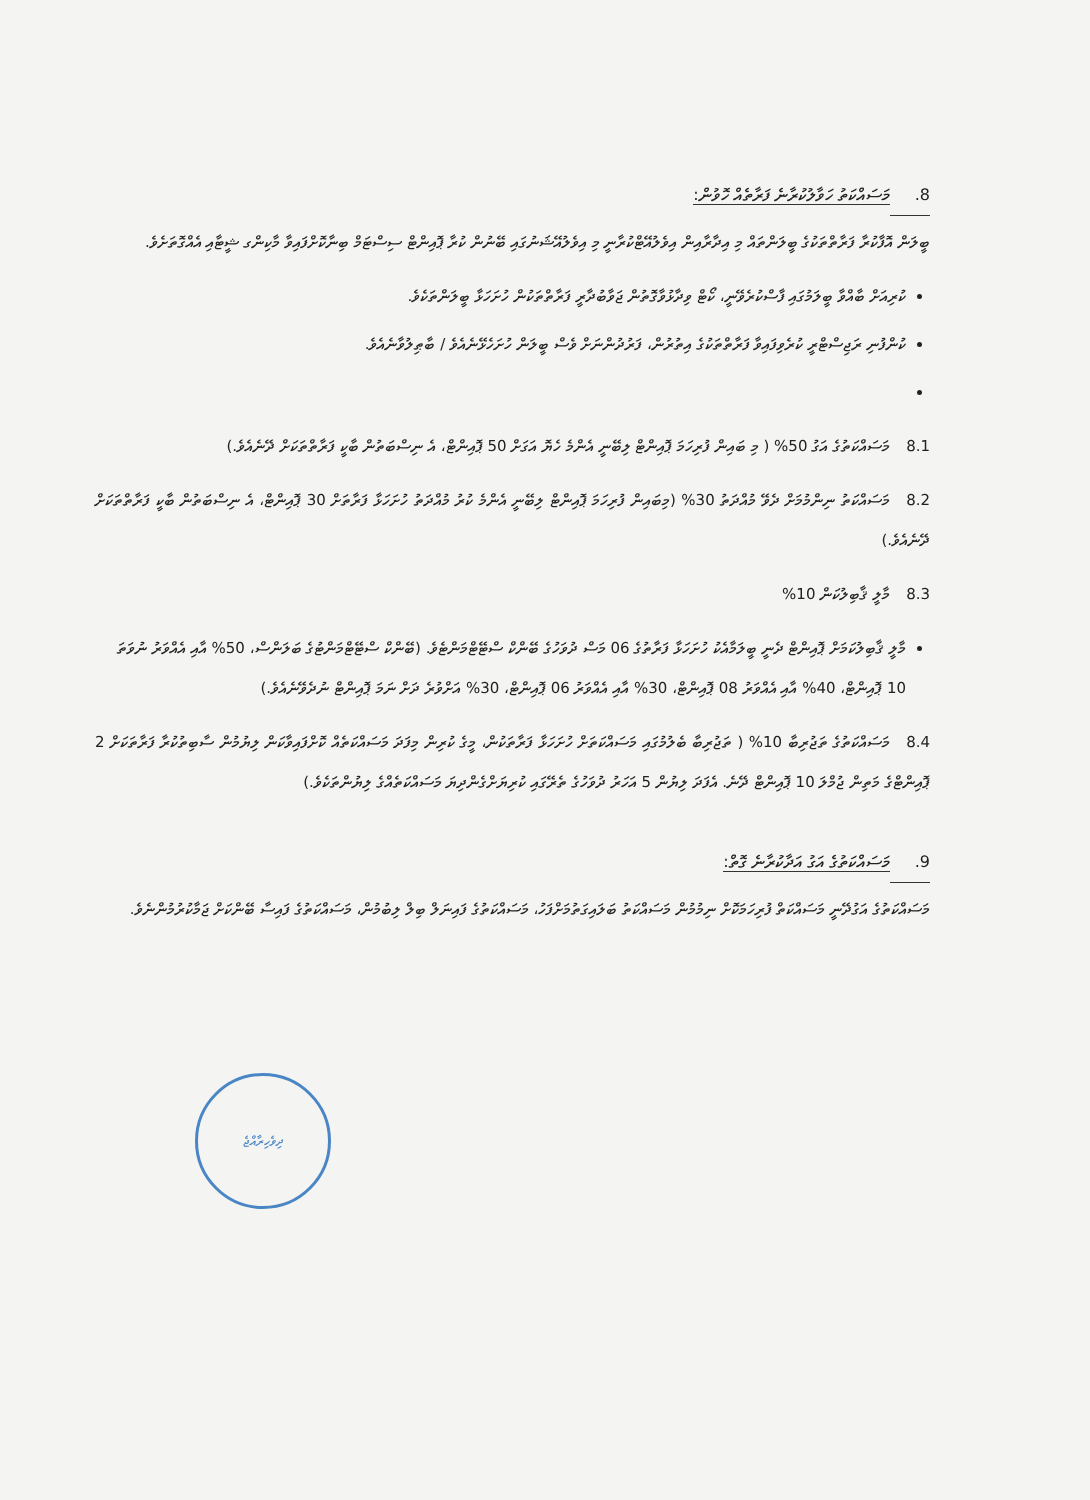8. މަސައްކަތު ހަވާލުކުރާނެ ފަރާތެއް ހޮވުން:
ބީލަން އޮފާކުރާ ފަރާތްތަކުގެ ބީލަންތައް މި އިދާރާއިން އިވެލުއޭޓްކުރާނީ މި އިވެލުއޭޝަނުގައި ބޭނުން ކުރާ ޕޮއިންޓް ސިސްޓަމް ބިނާކޮށްފައިވާ މާކިންގ ޝީޓާއި އެއްގޮތަށެވެ.
ކުރިއަށް ބާއްވާ ބީލަމުގައި ފާސްކުރެވޭނީ، ކޯޓް ވިދާޅުވާގޮތުން ޖަވާބުދާރީ ފަރާތްތަކުން ހުށަހަޅާ ބީލަންތަކެވެ.
ކުންފުނި ރަޖިސްޓްރީ ކުރެވިފައިވާ ފަރާތްތަކުގެ އިތުރުން، ފަރުދުންނަށް ވެސް ބީލަން ހުށަހެޅޭނެއެވެ / ބާޠިލުވާނެއެވެ.
8.1 މަސައްކަތުގެ އަގު 50% ( މި ބައިން ފުރިހަމަ ޕޮއިންޓް ލިބޭނީ އެންމެ ހެޔޮ އަގަށް 50 ޕޮއިންޓް، އެ ނިސްބަތުން ބާކީ ފަރާތްތަކަށް ދޭނެއެވެ.)
8.2 މަސައްކަތު ނިންމުމަށް ދެވޭ މުއްދަތު 30% (މިބައިން ފުރިހަމަ ޕޮއިންޓް ލިބޭނީ އެންމެ ކުރު މުއްދަތު ހުށަހަޅާ ފަރާތަށް 30 ޕޮއިންޓް، އެ ނިސްބަތުން ބާކީ ފަރާތްތަކަށް ދޭނެއެވެ.)
8.3 މާލީ ޤާބިލުކަން 10%
މާލީ ޤާބިލުކަމަށް ޕޮއިންޓް ދެނީ ބީލަމާއެކު ހުށަހަޅާ ފަރާތުގެ 06 މަސް ދުވަހުގެ ބޭންކް ސްޓޭޓްމަންޓެވެ. (ބޭންކް ސްޓޭޓްމަންޓުގެ ބަލަންސް، 50% އާއި އެއްވަރު ނުވަތަ 10 ޕޮއިންޓް، 40% އާއި އެއްވަރު 08 ޕޮއިންޓް، 30% އާއި އެއްވަރު 06 ޕޮއިންޓް، 30% އަށްވުރެ ދަށް ނަމަ ޕޮއިންޓް ނުދެވޭނެއެވެ.)
8.4 މަސައްކަތުގެ ތަޖުރިބާ 10% ( ތަޖުރިބާ ބެލުމުގައި މަސައްކަތަށް ހުށަހަޅާ ފަރާތަކުން، މީގެ ކުރިން މިފަދަ މަސައްކަތެއް ކޮށްފައިވާކަން ލިޔުމުން ސާބިތުކުރާ ފަރާތަކަށް 2 ޕޮއިންޓްގެ މަތިން ޖުމްލަ 10 ޕޮއިންޓް ދޭނެ. އެފަދަ ލިޔުން 5 އަހަރު ދުވަހުގެ ތެރޭގައި ކުރިޔަށްގެންދިޔަ މަސައްކަތެއްގެ ލިޔުންތަކެވެ.)
9. މަސައްކަތުގެ އަގު އަދާކުރާނެ ގޮތް:
މަސައްކަތުގެ އަގުދޭނީ މަސައްކަތް ފުރިހަމަކޮށް ނިމުމުން މަސައްކަތު ބަލައިގަތުމަށްފަހު، މަސައްކަތުގެ ފައިނަލް ބިލް ލިބުމުން، މަސައްކަތުގެ ފައިސާ ބޭންކަށް ޖަމާކުރުމުންނެވެ.
ދިވެހިރާއްޖެ